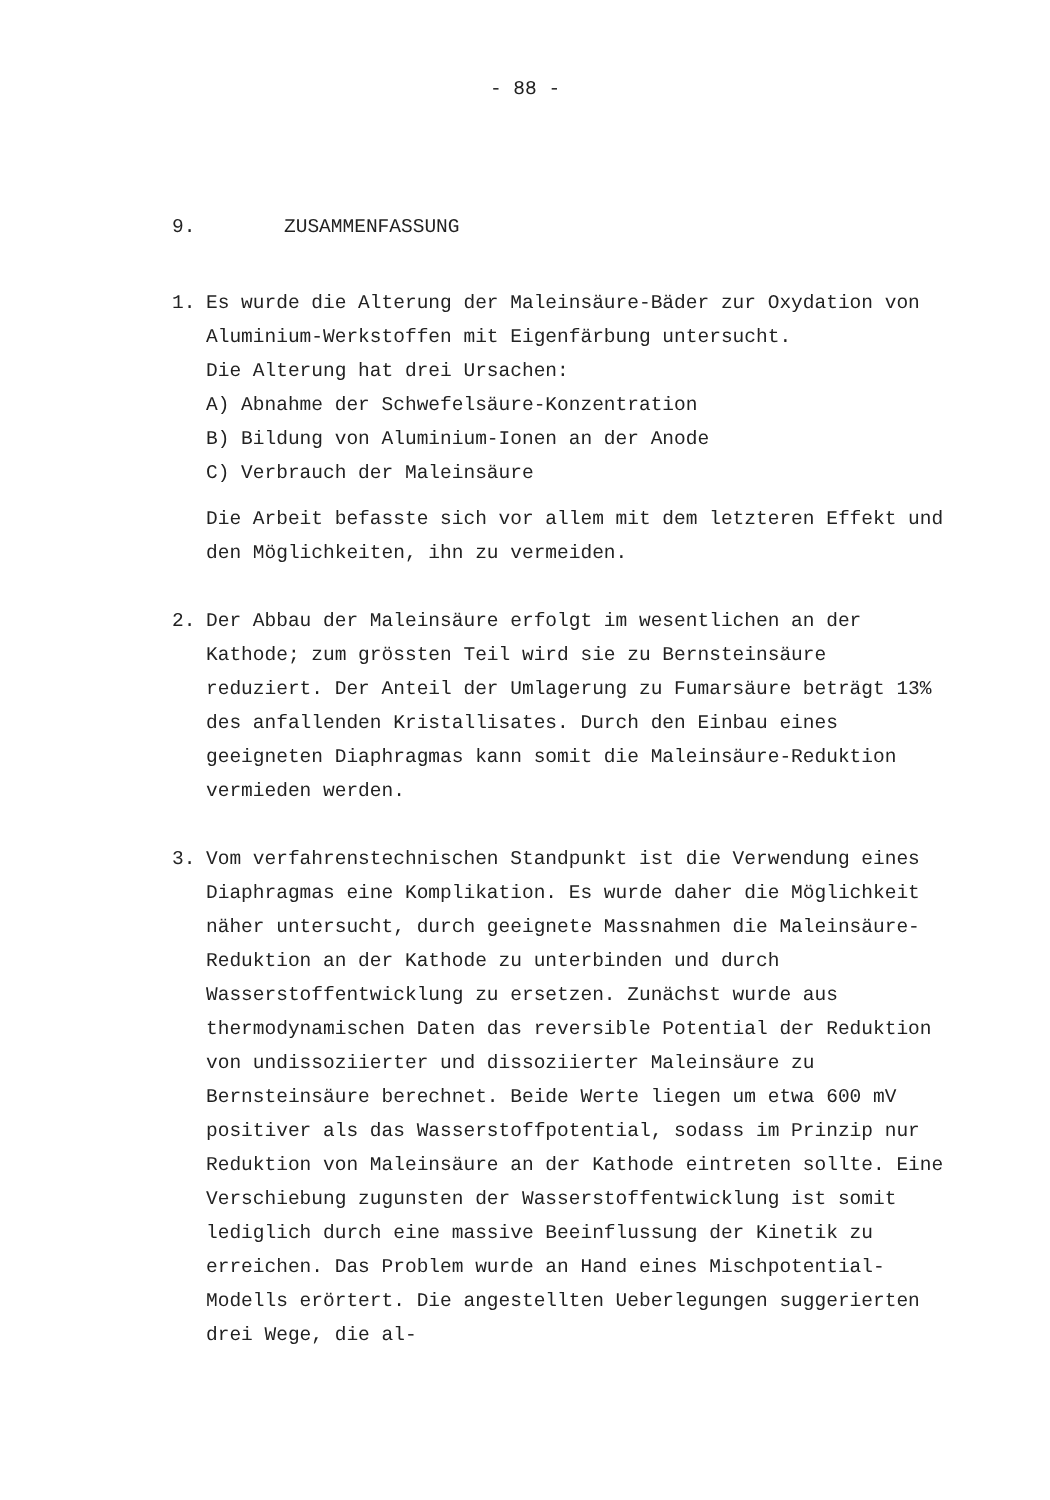- 88 -
9. ZUSAMMENFASSUNG
1. Es wurde die Alterung der Maleinsäure-Bäder zur Oxydation von Aluminium-Werkstoffen mit Eigenfärbung untersucht.
Die Alterung hat drei Ursachen:
A) Abnahme der Schwefelsäure-Konzentration
B) Bildung von Aluminium-Ionen an der Anode
C) Verbrauch der Maleinsäure
Die Arbeit befasste sich vor allem mit dem letzteren Effekt und den Möglichkeiten, ihn zu vermeiden.
2. Der Abbau der Maleinsäure erfolgt im wesentlichen an der Kathode; zum grössten Teil wird sie zu Bernsteinsäure reduziert. Der Anteil der Umlagerung zu Fumarsäure beträgt 13% des anfallenden Kristallisates. Durch den Einbau eines geeigneten Diaphragmas kann somit die Maleinsäure-Reduktion vermieden werden.
3. Vom verfahrenstechnischen Standpunkt ist die Verwendung eines Diaphragmas eine Komplikation. Es wurde daher die Möglichkeit näher untersucht, durch geeignete Massnahmen die Maleinsäure-Reduktion an der Kathode zu unterbinden und durch Wasserstoffentwicklung zu ersetzen. Zunächst wurde aus thermodynamischen Daten das reversible Potential der Reduktion von undissoziierter und dissoziierter Maleinsäure zu Bernsteinsäure berechnet. Beide Werte liegen um etwa 600 mV positiver als das Wasserstoffpotential, sodass im Prinzip nur Reduktion von Maleinsäure an der Kathode eintreten sollte. Eine Verschiebung zugunsten der Wasserstoffentwicklung ist somit lediglich durch eine massive Beeinflussung der Kinetik zu erreichen. Das Problem wurde an Hand eines Mischpotential-Modells erörtert. Die angestellten Ueberlegungen suggerierten drei Wege, die al-